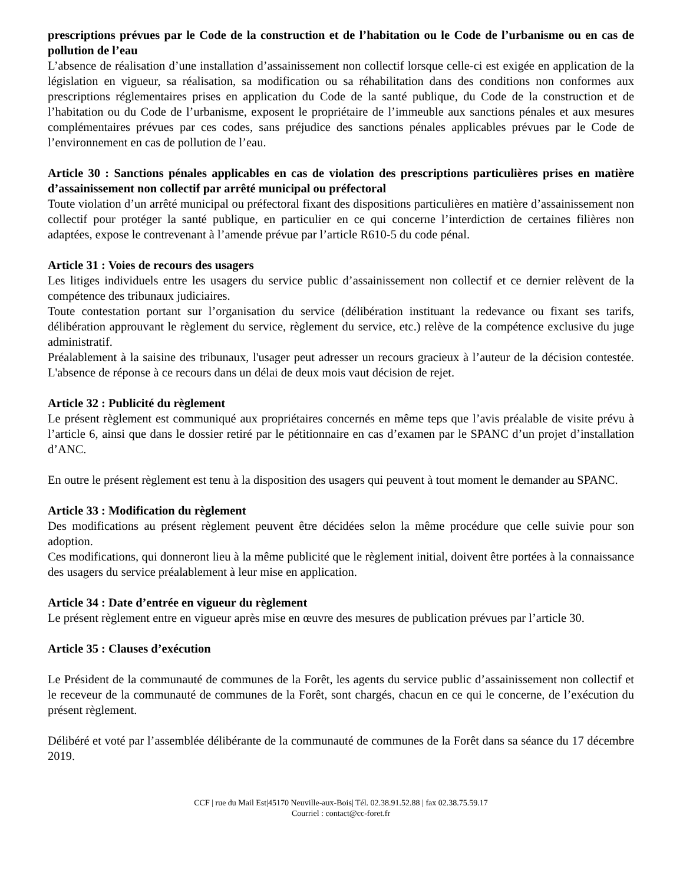prescriptions prévues par le Code de la construction et de l’habitation ou le Code de l’urbanisme ou en cas de pollution de l’eau
L’absence de réalisation d’une installation d’assainissement non collectif lorsque celle-ci est exigée en application de la législation en vigueur, sa réalisation, sa modification ou sa réhabilitation dans des conditions non conformes aux prescriptions réglementaires prises en application du Code de la santé publique, du Code de la construction et de l’habitation ou du Code de l’urbanisme, exposent le propriétaire de l’immeuble aux sanctions pénales et aux mesures complémentaires prévues par ces codes, sans préjudice des sanctions pénales applicables prévues par le Code de l’environnement en cas de pollution de l’eau.
Article 30 : Sanctions pénales applicables en cas de violation des prescriptions particulières prises en matière d’assainissement non collectif par arrêté municipal ou préfectoral
Toute violation d’un arrêté municipal ou préfectoral fixant des dispositions particulières en matière d’assainissement non collectif pour protéger la santé publique, en particulier en ce qui concerne l’interdiction de certaines filières non adaptées, expose le contrevenant à l’amende prévue par l’article R610-5 du code pénal.
Article 31 : Voies de recours des usagers
Les litiges individuels entre les usagers du service public d’assainissement non collectif et ce dernier relèvent de la compétence des tribunaux judiciaires.
Toute contestation portant sur l’organisation du service (délibération instituant la redevance ou fixant ses tarifs, délibération approuvant le règlement du service, règlement du service, etc.) relève de la compétence exclusive du juge administratif.
Préalablement à la saisine des tribunaux, l'usager peut adresser un recours gracieux à l’auteur de la décision contestée. L'absence de réponse à ce recours dans un délai de deux mois vaut décision de rejet.
Article 32 : Publicité du règlement
Le présent règlement est communiqué aux propriétaires concernés en même teps que l’avis préalable de visite prévu à l’article 6, ainsi que dans le dossier retiré par le pétitionnaire en cas d’examen par le SPANC d’un projet d’installation d’ANC.
En outre le présent règlement est tenu à la disposition des usagers qui peuvent à tout moment le demander au SPANC.
Article 33 : Modification du règlement
Des modifications au présent règlement peuvent être décidées selon la même procédure que celle suivie pour son adoption.
Ces modifications, qui donneront lieu à la même publicité que le règlement initial, doivent être portées à la connaissance des usagers du service préalablement à leur mise en application.
Article 34 : Date d’entrée en vigueur du règlement
Le présent règlement entre en vigueur après mise en œuvre des mesures de publication prévues par l’article 30.
Article 35 : Clauses d’exécution
Le Président de la communauté de communes de la Forêt, les agents du service public d’assainissement non collectif et le receveur de la communauté de communes de la Forêt, sont chargés, chacun en ce qui le concerne, de l’exécution du présent règlement.
Délibéré et voté par l’assemblée délibérante de la communauté de communes de la Forêt dans sa séance du 17 décembre 2019.
CCF | rue du Mail Est|45170 Neuville-aux-Bois| Tél. 02.38.91.52.88 | fax 02.38.75.59.17
Courriel : contact@cc-foret.fr